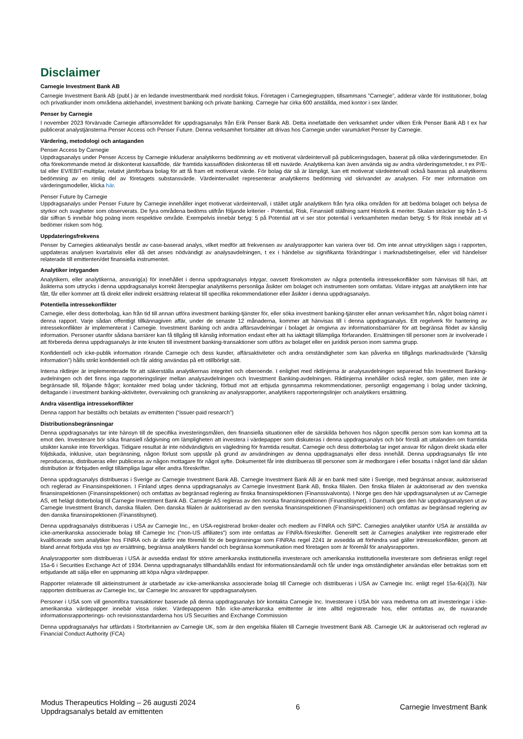Disclaimer
Carnegie Investment Bank AB
Carnegie Investment Bank AB (publ.) är en ledande investmentbank med nordiskt fokus. Företagen i Carnegiegruppen, tillsammans ”Carnegie”, adderar värde för institutioner, bolag och privatkunder inom områdena aktiehandel, investment banking och private banking. Carnegie har cirka 600 anställda, med kontor i sex länder.
Penser by Carnegie
I november 2023 förvärvade Carnegie affärsområdet för uppdragsanalys från Erik Penser Bank AB. Detta innefattade den verksamhet under vilken Erik Penser Bank AB t ex har publicerat analystjänsterna Penser Access och Penser Future. Denna verksamhet fortsätter att drivas hos Carnegie under varumärket Penser by Carnegie.
Värdering, metodologi och antaganden
Penser Access by Carnegie
Uppdragsanalys under Penser Access by Carnegie inkluderar analytikerns bedömning av ett motiverat värdeintervall på publiceringsdagen, baserat på olika värderingsmetoder. En ofta förekommande metod är diskonterat kassaflöde, där framtida kassaflöden diskonteras till ett nuvärde. Analytikerna kan även använda sig av andra värderingsmetoder, t ex P/E-tal eller EV/EBIT-multiplar, relativt jämförbara bolag för att få fram ett motiverat värde. För bolag där så är lämpligt, kan ett motiverat värdeintervall också baseras på analytikerns bedömning av en rimlig del av företagets substansvärde. Värdeintervallet representerar analytikerns bedömning vid skrivandet av analysen. För mer information om värderingsmodeller, klicka här.
Penser Future by Carnegie
Uppdragsanalys under Penser Future by Carnegie innehåller inget motiverat värdeintervall, i stället utgår analytikern från fyra olika områden för att bedöma bolaget och belysa de styrkor och svagheter som observerats. De fyra områdena bedöms utifrån följande kriterier - Potential, Risk, Finansiell ställning samt Historik & meriter. Skalan sträcker sig från 1–5 där siffran 5 innebär hög poäng inom respektive område. Exempelvis innebär betyg: 5 på Potential att vi ser stor potential i verksamheten medan betyg: 5 för Risk innebär att vi bedömer risken som hög.
Uppdateringsfrekvens
Penser by Carnegies aktieanalys består av case-baserad analys, vilket medför att frekvensen av analysrapporter kan variera över tid. Om inte annat uttryckligen sägs i rapporten, uppdateras analysen kvartalsvis eller då det anses nödvändigt av analysavdelningen, t ex i händelse av signifikanta förändringar i marknadsbetingelser, eller vid händelser relaterade till emittenten/det finansiella instrumentet.
Analytiker intyganden
Analytikern, eller analytikerna, ansvarig(a) för innehållet i denna uppdragsanalys intygar, oavsett förekomsten av några potentiella intressekonflikter som hänvisas till häri, att åsikterna som uttrycks i denna uppdragsanalys korrekt återspeglar analytikerns personliga åsikter om bolaget och instrumenten som omfattas. Vidare intygas att analytikern inte har fått, får eller kommer att få direkt eller indirekt ersättning relaterat till specifika rekommendationer eller åsikter i denna uppdragsanalys.
Potentiella intressekonflikter
Carnegie, eller dess dotterbolag, kan från tid till annan utföra investment banking-tjänster för, eller söka investment banking-tjänster eller annan verksamhet från, något bolag nämnt i denna rapport. Varje sådan offentligt tillkännagiven affär, under de senaste 12 månaderna, kommer att hänvisas till i denna uppdragsanalys. Ett regelverk för hantering av intressekonflikter är implementerat i Carnegie. Investment Banking och andra affärsavdelningar i bolaget är omgivna av informationsbarriärer för att begränsa flödet av känslig information. Personer utanför sådana barriärer kan få tillgång till känslig information endast efter att ha iakttagit tillämpliga förfaranden. Ersättningen till personer som är involverade i att förbereda denna uppdragsanalys är inte knuten till investment banking-transaktioner som utförs av bolaget eller en juridisk person inom samma grupp.
Konfidentiell och icke-publik information rörande Carnegie och dess kunder, affärsaktiviteter och andra omständigheter som kan påverka en tillgångs marknadsvärde (”känslig information”) hålls strikt konfidentiell och får aldrig användas på ett otillbörligt sätt.
Interna riktlinjer är implementerade för att säkerställa analytikernas integritet och oberoende. I enlighet med riktlinjerna är analysavdelningen separerad från Investment Banking-avdelningen och det finns inga rapporteringslinjer mellan analysavdelningen och Investment Banking-avdelningen. Riktlinjerna innehåller också regler, som gäller, men inte är begränsade till, följande frågor; kontakter med bolag under täckning, förbud mot att erbjuda gynnsamma rekommendationer, personligt engagemang i bolag under täckning, deltagande i investment banking-aktiviteter, övervakning och granskning av analysrapporter, analytikers rapporteringslinjer och analytikers ersättning.
Andra väsentliga intressekonflikter
Denna rapport har beställts och betalats av emittenten (“issuer-paid research”)
Distributionsbegränsningar
Denna uppdragsanalys tar inte hänsyn till de specifika investeringsmålen, den finansiella situationen eller de särskilda behoven hos någon specifik person som kan komma att ta emot den. Investerare bör söka finansiell rådgivning om lämpligheten att investera i värdepapper som diskuteras i denna uppdragsanalys och bör förstå att uttalanden om framtida utsikter kanske inte förverkligas. Tidigare resultat är inte nödvändigtvis en vägledning för framtida resultat. Carnegie och dess dotterbolag tar inget ansvar för någon direkt skada eller följdskada, inklusive, utan begränsning, någon förlust som uppstår på grund av användningen av denna uppdragsanalys eller dess innehåll. Denna uppdragsanalys får inte reproduceras, distribueras eller publiceras av någon mottagare för något syfte. Dokumentet får inte distribueras till personer som är medborgare i eller bosatta i något land där sådan distribution är förbjuden enligt tillämpliga lagar eller andra föreskrifter.
Denna uppdragsanalys distribueras i Sverige av Carnegie Investment Bank AB. Carnegie Investment Bank AB är en bank med säte i Sverige, med begränsat ansvar, auktoriserad och reglerad av Finansinspektionen. I Finland utges denna uppdragsanalys av Carnegie Investment Bank AB, finska filialen. Den finska filialen är auktoriserad av den svenska finansinspektionen (Finansinspektionen) och omfattas av begränsad reglering av finska finansinspektionen (Finanssivalvonta). I Norge ges den här uppdragsanalysen ut av Carnegie AS, ett helägt dotterbolag till Carnegie Investment Bank AB. Carnegie AS regleras av den norska finansinspektionen (Finanstilsynet). I Danmark ges den här uppdragsanalysen ut av Carnegie Investment Branch, danska filialen. Den danska filialen är auktoriserad av den svenska finansinspektionen (FInansinspektionen) och omfattas av begränsad reglering av den danska finansinspektionen (Finanstilsynet).
Denna uppdragsanalys distribueras i USA av Carnegie Inc., en USA-registrerad broker-dealer och medlem av FINRA och SIPC. Carnegies analytiker utanför USA är anställda av icke-amerikanska associerade bolag till Carnegie Inc (“non-US affiliates”) som inte omfattas av FINRA-föreskrifter. Generellt sett är Carnegies analytiker inte registrerade eller kvalificerade som analytiker hos FINRA och är därför inte föremål för de begränsningar som FINRAs regel 2241 är avsedda att förhindra vad gäller intressekonflikter, genom att bland annat förbjuda viss typ av ersättning, begränsa analytikers handel och begränsa kommunikation med företagen som är föremål för analysrapporten.
Analysrapporter som distribueras i USA är avsedda endast för större amerikanska institutionella investerare och amerikanska institutionella investerare som definieras enligt regel 15a-6 i Securities Exchange Act of 1934. Denna uppdragsanalys tillhandahålls endast för informationsändamål och får under inga omständigheter användas eller betraktas som ett erbjudande att sälja eller en uppmaning att köpa några värdepapper.
Rapporter relaterade till aktieinstrument är utarbetade av icke-amerikanska associerade bolag till Carnegie och distribueras i USA av Carnegie Inc. enligt regel 15a-6(a)(3). När rapporten distribueras av Carnegie Inc, tar Carnegie Inc ansvaret för uppdragsanalysen.
Personer i USA som vill genomföra transaktioner baserade på denna uppdragsanalys bör kontakta Carnegie Inc. Investerare i USA bör vara medvetna om att investeringar i icke-amerikanska värdepapper innebär vissa risker. Värdepapperen från icke-amerikanska emittenter är inte alltid registrerade hos, eller omfattas av, de nuvarande informationsrapporterings- och revisionsstandarderna hos US Securities and Exchange Commission
Denna uppdragsanalys har utfärdats i Storbritannien av Carnegie UK, som är den engelska filialen till Carnegie Investment Bank AB. Carnegie UK är auktoriserad och reglerad av Financial Conduct Authority (FCA)
Modus Therapeutics Holding – 26 augusti 2024
Uppdragsanalys betald av emittenten
6 Carnegie Investment Bank